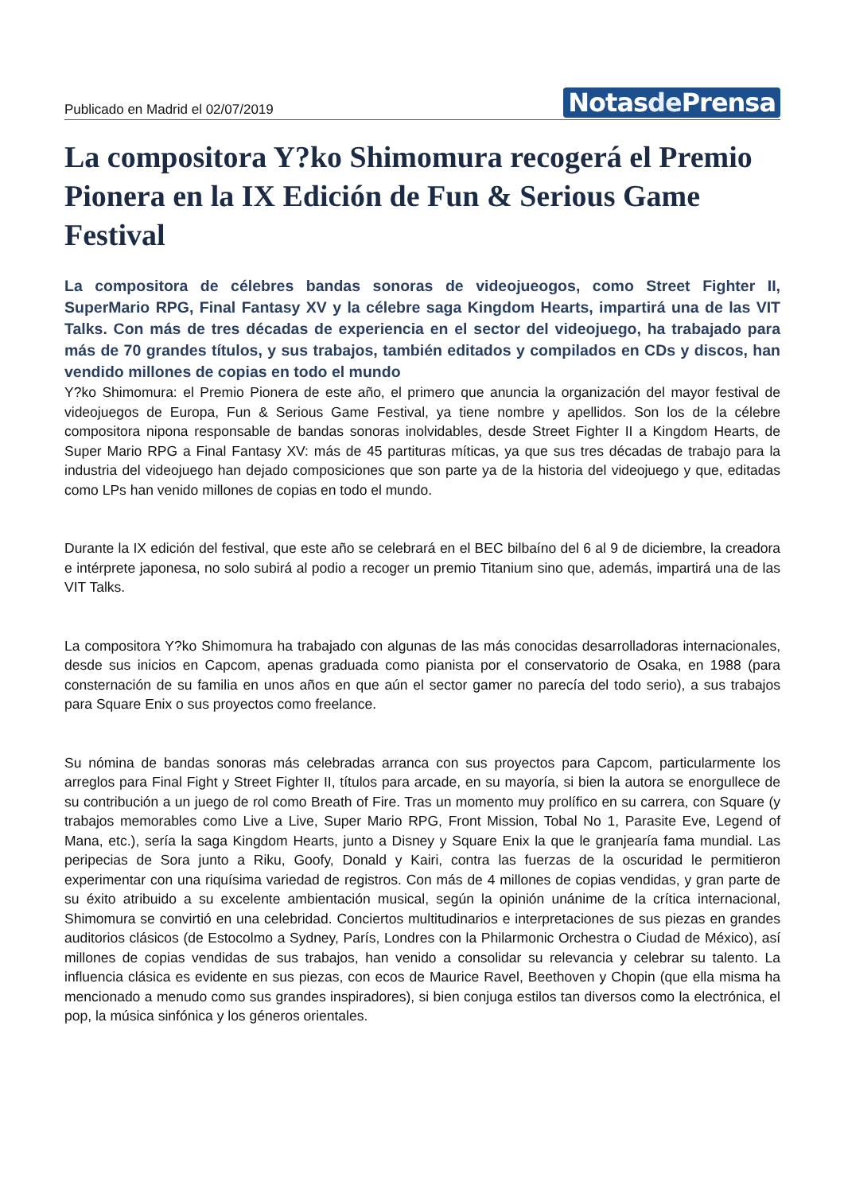Publicado en Madrid el 02/07/2019
Notasde Prensa
La compositora Y?ko Shimomura recogerá el Premio Pionera en la IX Edición de Fun & Serious Game Festival
La compositora de célebres bandas sonoras de videojueogos, como Street Fighter II, SuperMario RPG, Final Fantasy XV y la célebre saga Kingdom Hearts, impartirá una de las VIT Talks. Con más de tres décadas de experiencia en el sector del videojuego, ha trabajado para más de 70 grandes títulos, y sus trabajos, también editados y compilados en CDs y discos, han vendido millones de copias en todo el mundo
Y?ko Shimomura: el Premio Pionera de este año, el primero que anuncia la organización del mayor festival de videojuegos de Europa, Fun & Serious Game Festival, ya tiene nombre y apellidos. Son los de la célebre compositora nipona responsable de bandas sonoras inolvidables, desde Street Fighter II a Kingdom Hearts, de Super Mario RPG a Final Fantasy XV: más de 45 partituras míticas, ya que sus tres décadas de trabajo para la industria del videojuego han dejado composiciones que son parte ya de la historia del videojuego y que, editadas como LPs han venido millones de copias en todo el mundo.
Durante la IX edición del festival, que este año se celebrará en el BEC bilbaíno del 6 al 9 de diciembre, la creadora e intérprete japonesa, no solo subirá al podio a recoger un premio Titanium sino que, además, impartirá una de las VIT Talks.
La compositora Y?ko Shimomura ha trabajado con algunas de las más conocidas desarrolladoras internacionales, desde sus inicios en Capcom, apenas graduada como pianista por el conservatorio de Osaka, en 1988 (para consternación de su familia en unos años en que aún el sector gamer no parecía del todo serio), a sus trabajos para Square Enix o sus proyectos como freelance.
Su nómina de bandas sonoras más celebradas arranca con sus proyectos para Capcom, particularmente los arreglos para Final Fight y Street Fighter II, títulos para arcade, en su mayoría, si bien la autora se enorgullece de su contribución a un juego de rol como Breath of Fire. Tras un momento muy prolífico en su carrera, con Square (y trabajos memorables como Live a Live, Super Mario RPG, Front Mission, Tobal No 1, Parasite Eve, Legend of Mana, etc.), sería la saga Kingdom Hearts, junto a Disney y Square Enix la que le granjearía fama mundial. Las peripecias de Sora junto a Riku, Goofy, Donald y Kairi, contra las fuerzas de la oscuridad le permitieron experimentar con una riquísima variedad de registros. Con más de 4 millones de copias vendidas, y gran parte de su éxito atribuido a su excelente ambientación musical, según la opinión unánime de la crítica internacional, Shimomura se convirtió en una celebridad. Conciertos multitudinarios e interpretaciones de sus piezas en grandes auditorios clásicos (de Estocolmo a Sydney, París, Londres con la Philarmonic Orchestra o Ciudad de México), así millones de copias vendidas de sus trabajos, han venido a consolidar su relevancia y celebrar su talento. La influencia clásica es evidente en sus piezas, con ecos de Maurice Ravel, Beethoven y Chopin (que ella misma ha mencionado a menudo como sus grandes inspiradores), si bien conjuga estilos tan diversos como la electrónica, el pop, la música sinfónica y los géneros orientales.